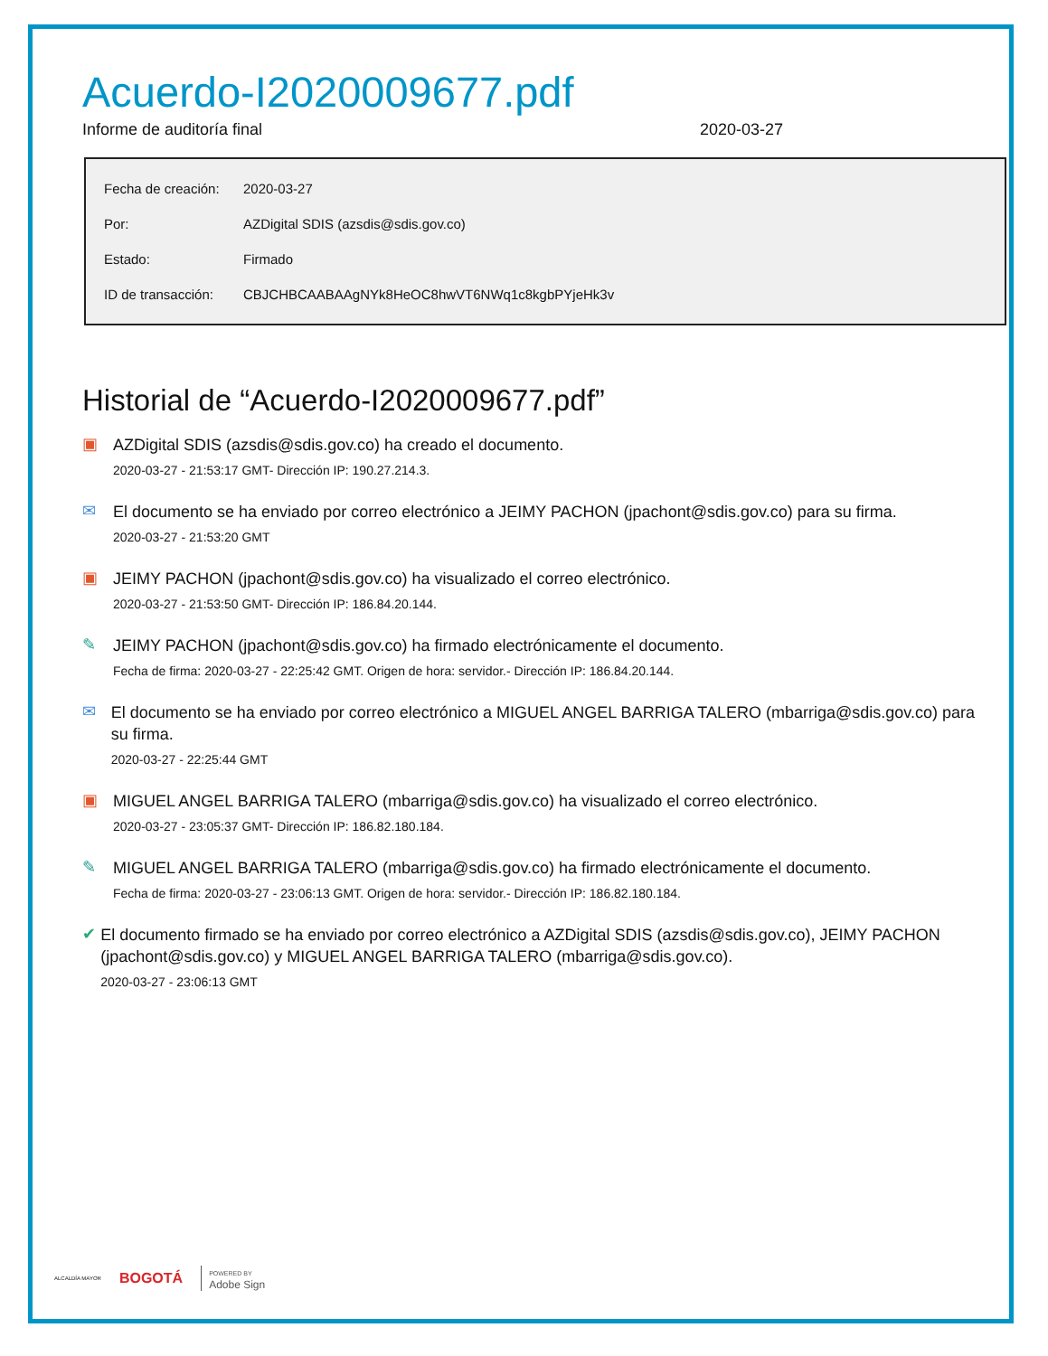Acuerdo-I2020009677.pdf
Informe de auditoría final 2020-03-27
| Fecha de creación: | 2020-03-27 |
| Por: | AZDigital SDIS (azsdis@sdis.gov.co) |
| Estado: | Firmado |
| ID de transacción: | CBJCHBCAABAAgNYk8HeOC8hwVT6NWq1c8kgbPYjeHk3v |
Historial de “Acuerdo-I2020009677.pdf”
▣
AZDigital SDIS (azsdis@sdis.gov.co) ha creado el documento.
2020-03-27 - 21:53:17 GMT- Dirección IP: 190.27.214.3.
✉
El documento se ha enviado por correo electrónico a JEIMY PACHON (jpachont@sdis.gov.co) para su firma.
2020-03-27 - 21:53:20 GMT
▣
JEIMY PACHON (jpachont@sdis.gov.co) ha visualizado el correo electrónico.
2020-03-27 - 21:53:50 GMT- Dirección IP: 186.84.20.144.
✎
JEIMY PACHON (jpachont@sdis.gov.co) ha firmado electrónicamente el documento.
Fecha de firma: 2020-03-27 - 22:25:42 GMT. Origen de hora: servidor.- Dirección IP: 186.84.20.144.
✉
El documento se ha enviado por correo electrónico a MIGUEL ANGEL BARRIGA TALERO (mbarriga@sdis.gov.co) para su firma.
2020-03-27 - 22:25:44 GMT
▣
MIGUEL ANGEL BARRIGA TALERO (mbarriga@sdis.gov.co) ha visualizado el correo electrónico.
2020-03-27 - 23:05:37 GMT- Dirección IP: 186.82.180.184.
✎
MIGUEL ANGEL BARRIGA TALERO (mbarriga@sdis.gov.co) ha firmado electrónicamente el documento.
Fecha de firma: 2020-03-27 - 23:06:13 GMT. Origen de hora: servidor.- Dirección IP: 186.82.180.184.
✔
El documento firmado se ha enviado por correo electrónico a AZDigital SDIS (azsdis@sdis.gov.co), JEIMY PACHON (jpachont@sdis.gov.co) y MIGUEL ANGEL BARRIGA TALERO (mbarriga@sdis.gov.co).
2020-03-27 - 23:06:13 GMT
ALCALDÍA MAYOR BOGOTÁ POWERED BY
Adobe Sign